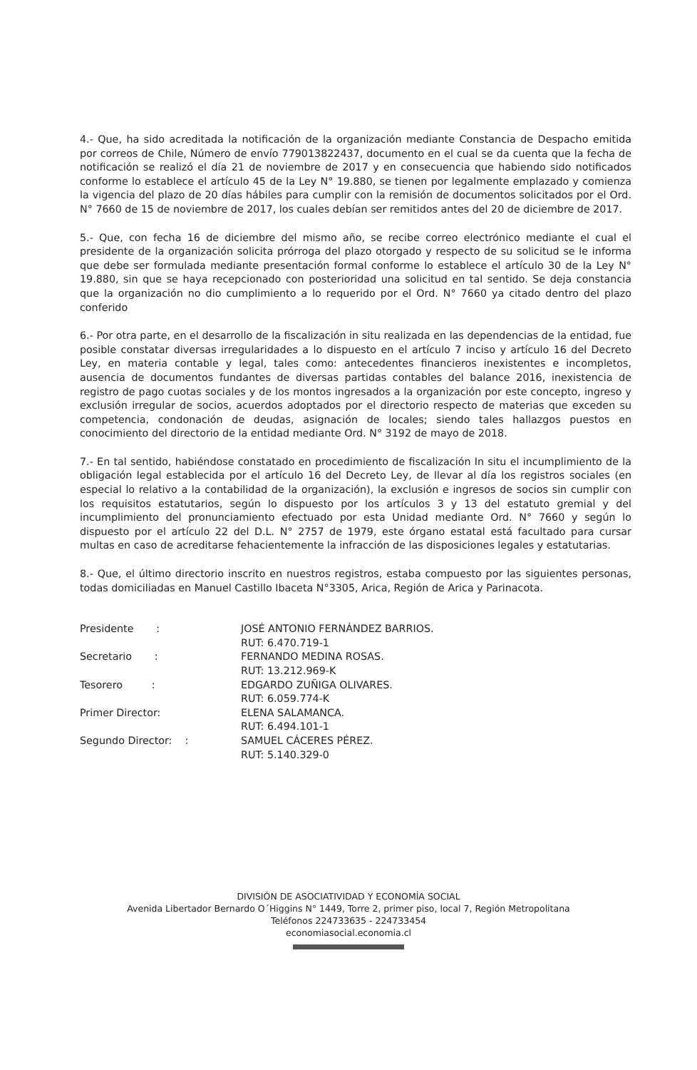4.- Que, ha sido acreditada la notificación de la organización mediante Constancia de Despacho emitida por correos de Chile, Número de envío 779013822437, documento en el cual se da cuenta que la fecha de notificación se realizó el día 21 de noviembre de 2017 y en consecuencia que habiendo sido notificados conforme lo establece el artículo 45 de la Ley N° 19.880, se tienen por legalmente emplazado y comienza la vigencia del plazo de 20 días hábiles para cumplir con la remisión de documentos solicitados por el Ord. N° 7660 de 15 de noviembre de 2017, los cuales debían ser remitidos antes del 20 de diciembre de 2017.
5.- Que, con fecha 16 de diciembre del mismo año, se recibe correo electrónico mediante el cual el presidente de la organización solicita prórroga del plazo otorgado y respecto de su solicitud se le informa que debe ser formulada mediante presentación formal conforme lo establece el artículo 30 de la Ley N° 19.880, sin que se haya recepcionado con posterioridad una solicitud en tal sentido. Se deja constancia que la organización no dio cumplimiento a lo requerido por el Ord. N° 7660 ya citado dentro del plazo conferido
6.- Por otra parte, en el desarrollo de la fiscalización in situ realizada en las dependencias de la entidad, fue posible constatar diversas irregularidades a lo dispuesto en el artículo 7 inciso y artículo 16 del Decreto Ley, en materia contable y legal, tales como: antecedentes financieros inexistentes e incompletos, ausencia de documentos fundantes de diversas partidas contables del balance 2016, inexistencia de registro de pago cuotas sociales y de los montos ingresados a la organización por este concepto, ingreso y exclusión irregular de socios, acuerdos adoptados por el directorio respecto de materias que exceden su competencia, condonación de deudas, asignación de locales; siendo tales hallazgos puestos en conocimiento del directorio de la entidad mediante Ord. N° 3192 de mayo de 2018.
7.- En tal sentido, habiéndose constatado en procedimiento de fiscalización In situ el incumplimiento de la obligación legal establecida por el artículo 16 del Decreto Ley, de llevar al día los registros sociales (en especial lo relativo a la contabilidad de la organización), la exclusión e ingresos de socios sin cumplir con los requisitos estatutarios, según lo dispuesto por los artículos 3 y 13 del estatuto gremial y del incumplimiento del pronunciamiento efectuado por esta Unidad mediante Ord. N° 7660 y según lo dispuesto por el artículo 22 del D.L. N° 2757 de 1979, este órgano estatal está facultado para cursar multas en caso de acreditarse fehacientemente la infracción de las disposiciones legales y estatutarias.
8.- Que, el último directorio inscrito en nuestros registros, estaba compuesto por las siguientes personas, todas domiciliadas en Manuel Castillo Ibaceta N°3305, Arica, Región de Arica y Parinacota.
| Presidente : | JOSÉ ANTONIO FERNÁNDEZ BARRIOS. RUT: 6.470.719-1 |
| Secretario : | FERNANDO MEDINA ROSAS. RUT: 13.212.969-K |
| Tesorero : | EDGARDO ZUÑIGA OLIVARES. RUT: 6.059.774-K |
| Primer Director: | ELENA SALAMANCA. RUT: 6.494.101-1 |
| Segundo Director: : | SAMUEL CÁCERES PÉREZ. RUT: 5.140.329-0 |
DIVISIÓN DE ASOCIATIVIDAD Y ECONOMÍA SOCIAL
Avenida Libertador Bernardo O´Higgins N° 1449, Torre 2, primer piso, local 7, Región Metropolitana
Teléfonos 224733635 - 224733454
economiasocial.economia.cl